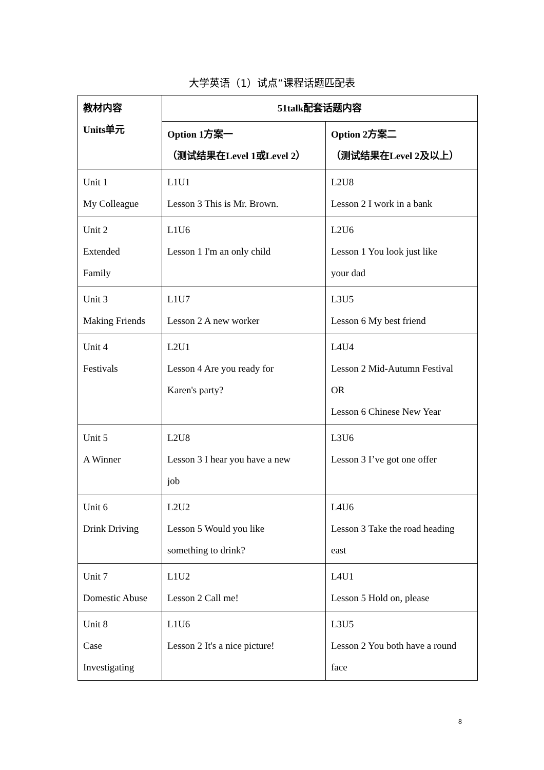大学英语（1）试点”课程话题匹配表
| 教材内容 Units单元 | 51talk配套话题内容 | |
| --- | --- | --- |
| | Option 1方案一 （测试结果在Level 1或Level 2） | Option 2方案二 （测试结果在Level 2及以上） |
| Unit 1 My Colleague | L1U1 Lesson 3 This is Mr. Brown. | L2U8 Lesson 2 I work in a bank |
| Unit 2 Extended Family | L1U6 Lesson 1 I'm an only child | L2U6 Lesson 1 You look just like your dad |
| Unit 3 Making Friends | L1U7 Lesson 2 A new worker | L3U5 Lesson 6 My best friend |
| Unit 4 Festivals | L2U1 Lesson 4 Are you ready for Karen's party? | L4U4 Lesson 2 Mid-Autumn Festival OR Lesson 6 Chinese New Year |
| Unit 5 A Winner | L2U8 Lesson 3 I hear you have a new job | L3U6 Lesson 3 I’ve got one offer |
| Unit 6 Drink Driving | L2U2 Lesson 5 Would you like something to drink? | L4U6 Lesson 3 Take the road heading east |
| Unit 7 Domestic Abuse | L1U2 Lesson 2 Call me! | L4U1 Lesson 5 Hold on, please |
| Unit 8 Case Investigating | L1U6 Lesson 2 It's a nice picture! | L3U5 Lesson 2 You both have a round face |
8